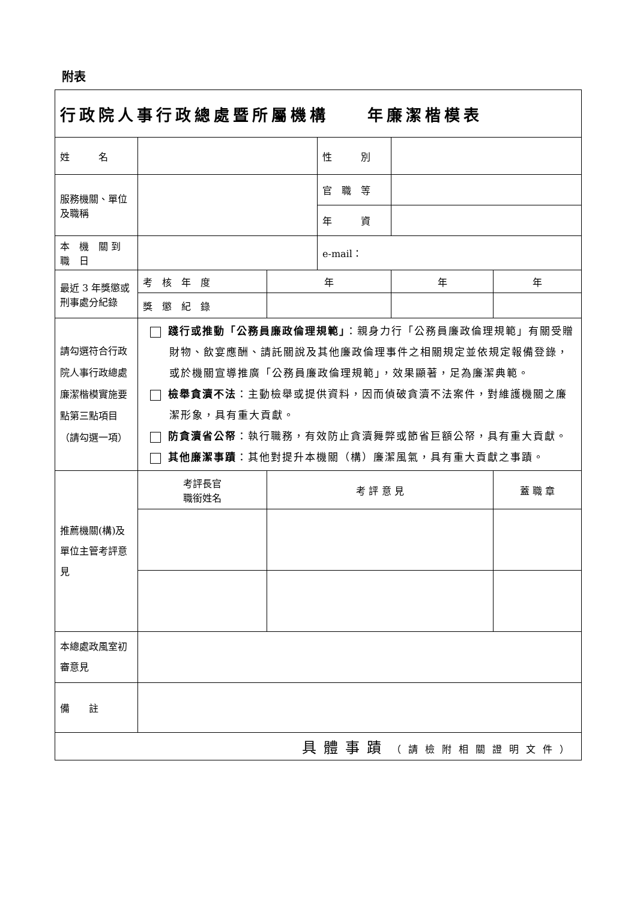附表
| 行政院人事行政總處暨所屬機構 年廉潔楷模表 | | | | | |
| 姓 名 | | | 性 別 | | |
| 服務機關、單位及職稱 | | | 官 職 等 | | |
| | | | 年 資 | | |
| 本 機 關 到 職 日 | | | e-mail： | | |
| 最近 3 年獎懲或刑事處分紀錄 | 考 核 年 度 | 年 | | 年 | 年 |
| | 獎 懲 紀 錄 | | | | |
| 請勾選符合行政院人事行政總處廉潔楷模實施要點第三點項目（請勾選一項） | 踐行或推動「公務員廉政倫理規範」 ：親身力行「公務員廉政倫理規範」有關受贈財物、飲宴應酬、請託關說及其他廉政倫理事件之相關規定並依規定報備登錄，或於機關宣導推廣「公務員廉政倫理規範」，效果顯著，足為廉潔典範。 檢舉貪瀆不法 ：主動檢舉或提供資料，因而偵破貪瀆不法案件，對維護機關之廉潔形象，具有重大貢獻。 防貪瀆省公帑 ：執行職務，有效防止貪瀆舞弊或節省巨額公帑，具有重大貢獻。 其他廉潔事蹟 ：其他對提升本機關（構）廉潔風氣，具有重大貢獻之事蹟。 | | | | |
| 推薦機關(構)及單位主管考評意見 | 考評長官 職銜姓名 | 考 評 意 見 | | | 蓋 職 章 |
| 本總處政風室初審意見 | | | | | |
| 備 註 | | | | | |
| 具體事蹟 （請檢附相關證明文件） | | | | | |